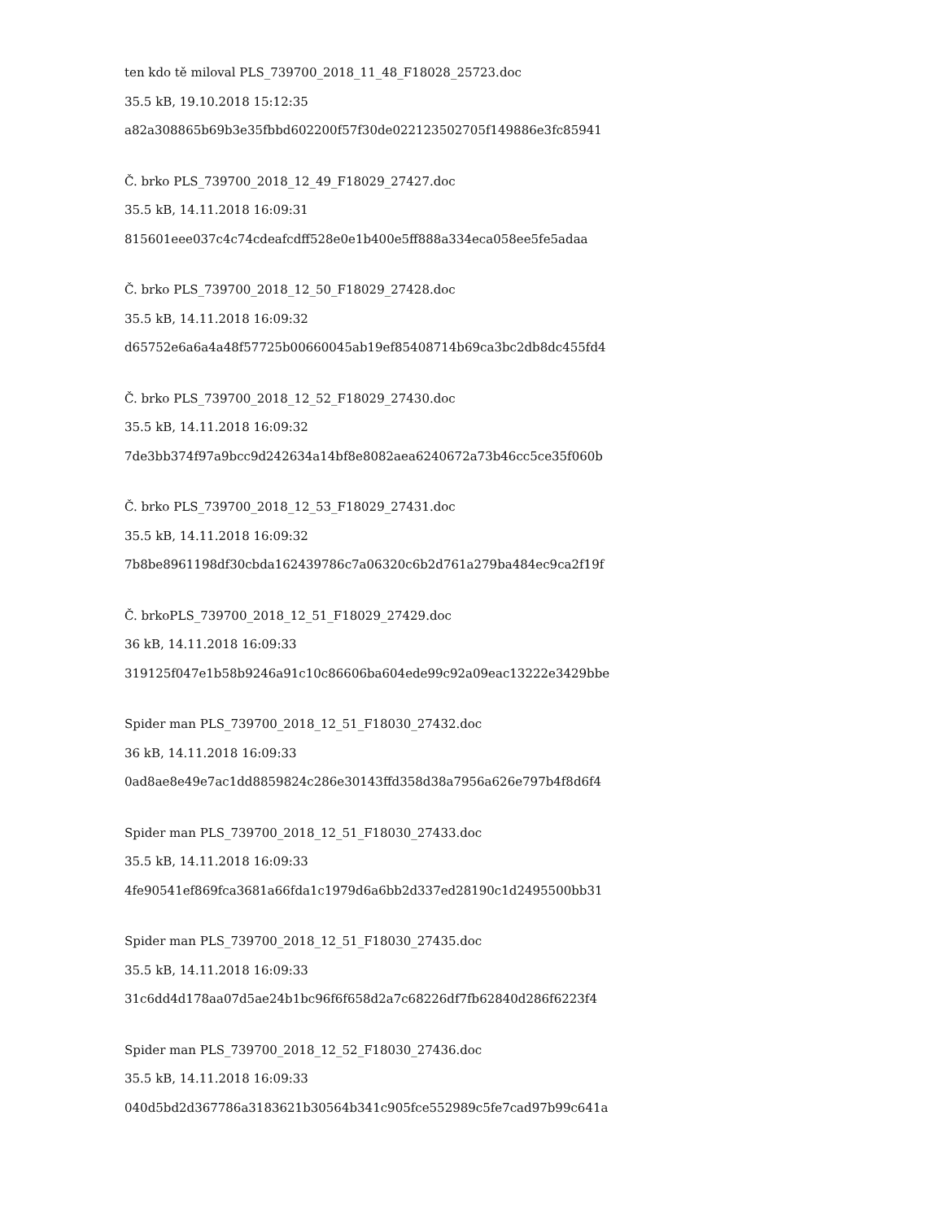ten kdo tě miloval PLS_739700_2018_11_48_F18028_25723.doc
35.5 kB, 19.10.2018 15:12:35
a82a308865b69b3e35fbbd602200f57f30de022123502705f149886e3fc85941
Č. brko PLS_739700_2018_12_49_F18029_27427.doc
35.5 kB, 14.11.2018 16:09:31
815601eee037c4c74cdeafcdff528e0e1b400e5ff888a334eca058ee5fe5adaa
Č. brko PLS_739700_2018_12_50_F18029_27428.doc
35.5 kB, 14.11.2018 16:09:32
d65752e6a6a4a48f57725b00660045ab19ef85408714b69ca3bc2db8dc455fd4
Č. brko PLS_739700_2018_12_52_F18029_27430.doc
35.5 kB, 14.11.2018 16:09:32
7de3bb374f97a9bcc9d242634a14bf8e8082aea6240672a73b46cc5ce35f060b
Č. brko PLS_739700_2018_12_53_F18029_27431.doc
35.5 kB, 14.11.2018 16:09:32
7b8be8961198df30cbda162439786c7a06320c6b2d761a279ba484ec9ca2f19f
Č. brkoPLS_739700_2018_12_51_F18029_27429.doc
36 kB, 14.11.2018 16:09:33
319125f047e1b58b9246a91c10c86606ba604ede99c92a09eac13222e3429bbe
Spider man PLS_739700_2018_12_51_F18030_27432.doc
36 kB, 14.11.2018 16:09:33
0ad8ae8e49e7ac1dd8859824c286e30143ffd358d38a7956a626e797b4f8d6f4
Spider man PLS_739700_2018_12_51_F18030_27433.doc
35.5 kB, 14.11.2018 16:09:33
4fe90541ef869fca3681a66fda1c1979d6a6bb2d337ed28190c1d2495500bb31
Spider man PLS_739700_2018_12_51_F18030_27435.doc
35.5 kB, 14.11.2018 16:09:33
31c6dd4d178aa07d5ae24b1bc96f6f658d2a7c68226df7fb62840d286f6223f4
Spider man PLS_739700_2018_12_52_F18030_27436.doc
35.5 kB, 14.11.2018 16:09:33
040d5bd2d367786a3183621b30564b341c905fce552989c5fe7cad97b99c641a